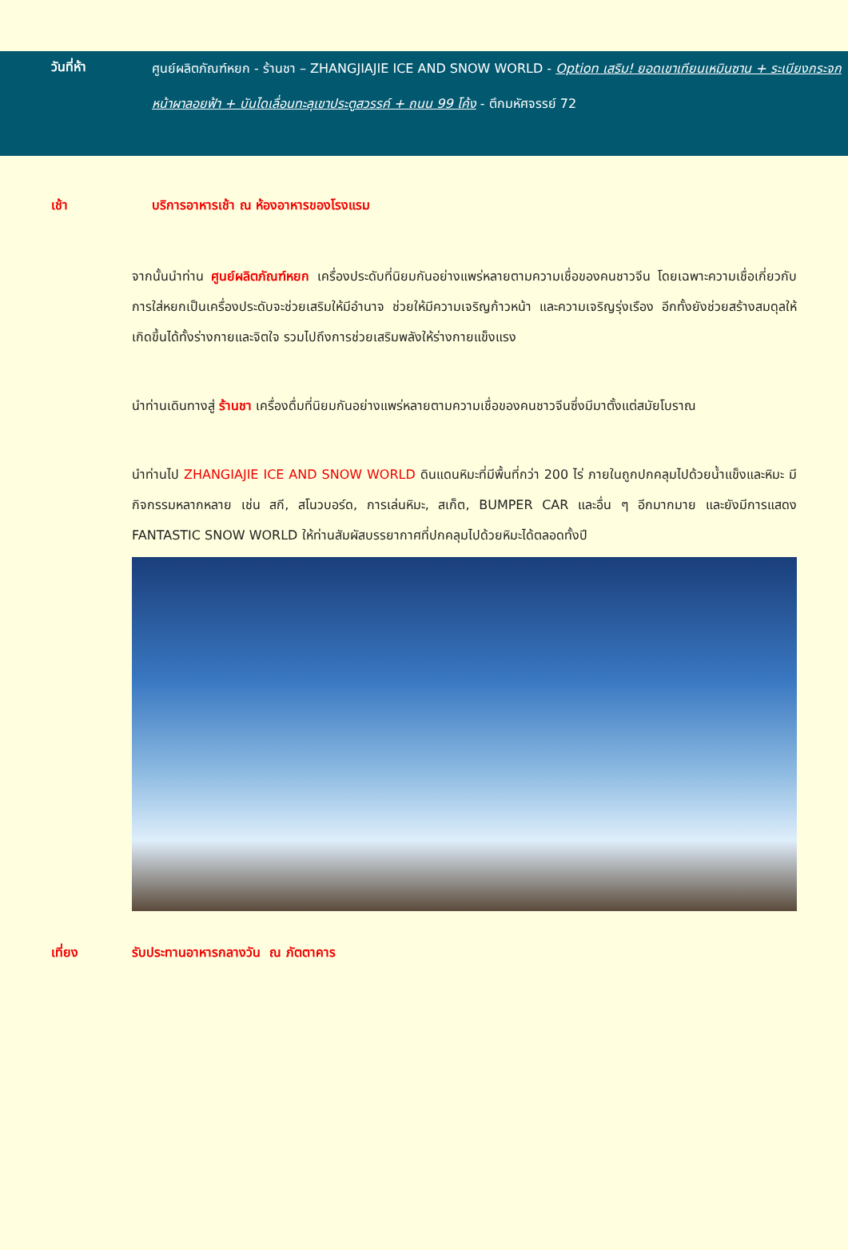วันที่ห้า
ศูนย์ผลิตภัณฑ์หยก - ร้านชา – ZHANGJIAJIE ICE AND SNOW WORLD - Option เสริม! ยอดเขาเทียนเหมินซาน + ระเบียงกระจกหน้าผาลอยฟ้า + บันไดเลื่อนทะลุเขาประตูสวรรค์ + ถนน 99 โค้ง - ตึกมหัศจรรย์ 72
เช้า บริการอาหารเช้า ณ ห้องอาหารของโรงแรม
จากนั้นนำท่าน ศูนย์ผลิตภัณฑ์หยก เครื่องประดับที่นิยมกันอย่างแพร่หลายตามความเชื่อของคนชาวจีน โดยเฉพาะความเชื่อเกี่ยวกับการใส่หยกเป็นเครื่องประดับจะช่วยเสริมให้มีอำนาจ ช่วยให้มีความเจริญก้าวหน้า และความเจริญรุ่งเรือง อีกทั้งยังช่วยสร้างสมดุลให้เกิดขึ้นได้ทั้งร่างกายและจิตใจ รวมไปถึงการช่วยเสริมพลังให้ร่างกายแข็งแรง
นำท่านเดินทางสู่ ร้านชา เครื่องดื่มที่นิยมกันอย่างแพร่หลายตามความเชื่อของคนชาวจีนซึ่งมีมาตั้งแต่สมัยโบราณ
นำท่านไป ZHANGIAJIE ICE AND SNOW WORLD ดินแดนหิมะที่มีพื้นที่กว่า 200 ไร่ ภายในถูกปกคลุมไปด้วยน้ำแข็งและหิมะ มีกิจกรรมหลากหลาย เช่น สกี, สโนวบอร์ด, การเล่นหิมะ, สเก็ต, BUMPER CAR และอื่น ๆ อีกมากมาย และยังมีการแสดง FANTASTIC SNOW WORLD ให้ท่านสัมผัสบรรยากาศที่ปกคลุมไปด้วยหิมะได้ตลอดทั้งปี
เที่ยง รับประทานอาหารกลางวัน ณ ภัตตาคาร